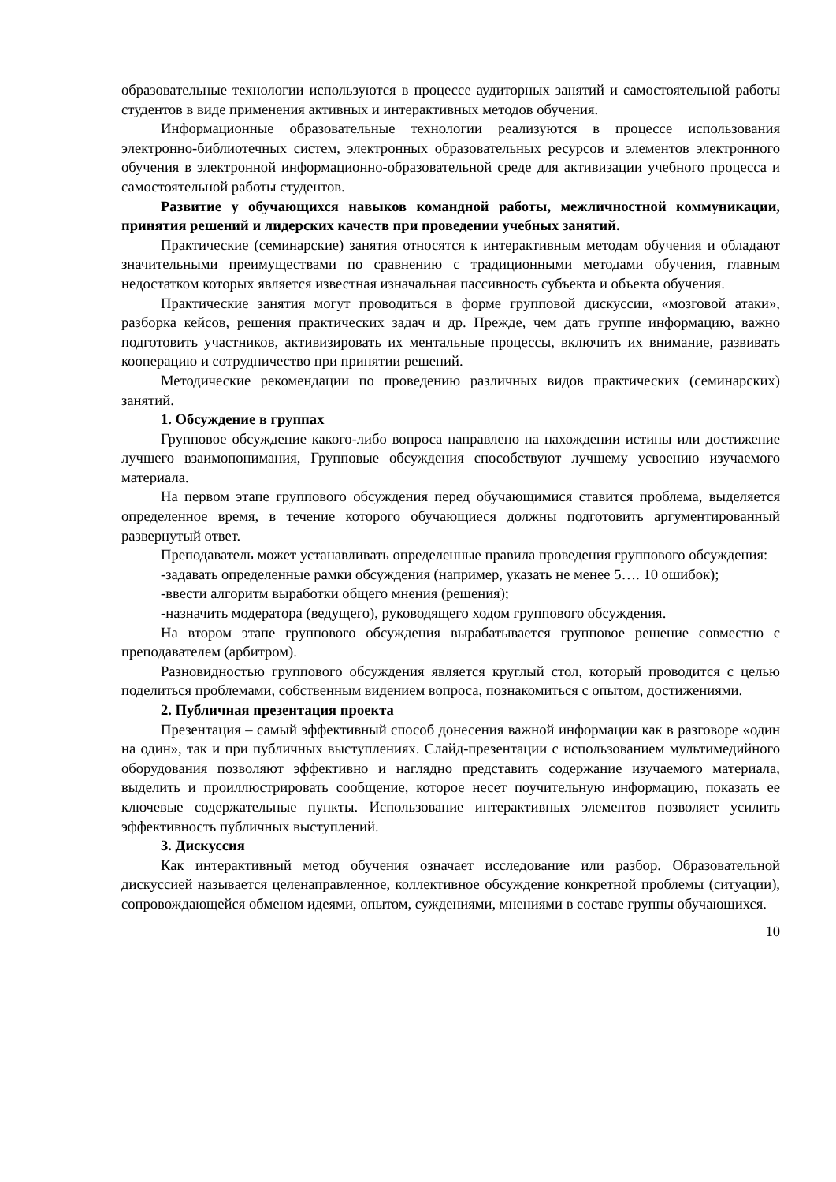образовательные технологии используются в процессе аудиторных занятий и самостоятельной работы студентов в виде применения активных и интерактивных методов обучения.
Информационные образовательные технологии реализуются в процессе использования электронно-библиотечных систем, электронных образовательных ресурсов и элементов электронного обучения в электронной информационно-образовательной среде для активизации учебного процесса и самостоятельной работы студентов.
Развитие у обучающихся навыков командной работы, межличностной коммуникации, принятия решений и лидерских качеств при проведении учебных занятий.
Практические (семинарские) занятия относятся к интерактивным методам обучения и обладают значительными преимуществами по сравнению с традиционными методами обучения, главным недостатком которых является известная изначальная пассивность субъекта и объекта обучения.
Практические занятия могут проводиться в форме групповой дискуссии, «мозговой атаки», разборка кейсов, решения практических задач и др. Прежде, чем дать группе информацию, важно подготовить участников, активизировать их ментальные процессы, включить их внимание, развивать кооперацию и сотрудничество при принятии решений.
Методические рекомендации по проведению различных видов практических (семинарских) занятий.
1. Обсуждение в группах
Групповое обсуждение какого-либо вопроса направлено на нахождении истины или достижение лучшего взаимопонимания, Групповые обсуждения способствуют лучшему усвоению изучаемого материала.
На первом этапе группового обсуждения перед обучающимися ставится проблема, выделяется определенное время, в течение которого обучающиеся должны подготовить аргументированный развернутый ответ.
Преподаватель может устанавливать определенные правила проведения группового обсуждения:
-задавать определенные рамки обсуждения (например, указать не менее 5…. 10 ошибок);
-ввести алгоритм выработки общего мнения (решения);
-назначить модератора (ведущего), руководящего ходом группового обсуждения.
На втором этапе группового обсуждения вырабатывается групповое решение совместно с преподавателем (арбитром).
Разновидностью группового обсуждения является круглый стол, который проводится с целью поделиться проблемами, собственным видением вопроса, познакомиться с опытом, достижениями.
2. Публичная презентация проекта
Презентация – самый эффективный способ донесения важной информации как в разговоре «один на один», так и при публичных выступлениях. Слайд-презентации с использованием мультимедийного оборудования позволяют эффективно и наглядно представить содержание изучаемого материала, выделить и проиллюстрировать сообщение, которое несет поучительную информацию, показать ее ключевые содержательные пункты. Использование интерактивных элементов позволяет усилить эффективность публичных выступлений.
3. Дискуссия
Как интерактивный метод обучения означает исследование или разбор. Образовательной дискуссией называется целенаправленное, коллективное обсуждение конкретной проблемы (ситуации), сопровождающейся обменом идеями, опытом, суждениями, мнениями в составе группы обучающихся.
10